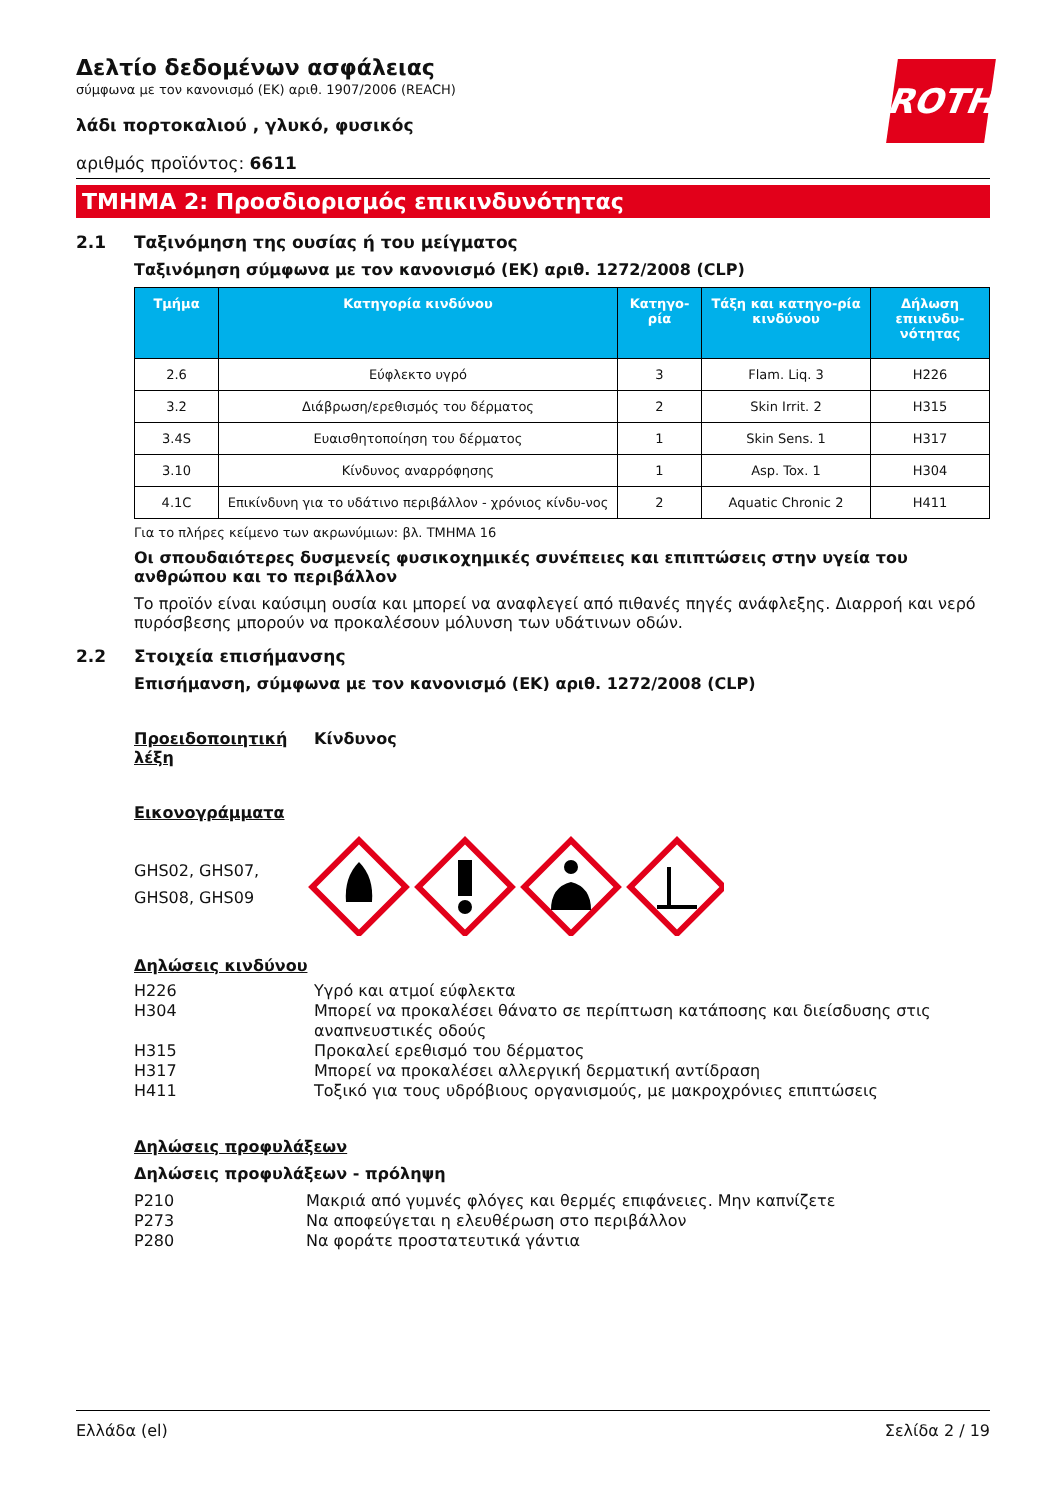ROTH
Δελτίο δεδομένων ασφάλειας
σύμφωνα με τον κανονισμό (ΕΚ) αριθ. 1907/2006 (REACH)
λάδι πορτοκαλιού , γλυκό, φυσικός
αριθμός προϊόντος: 6611
ΤΜΗΜΑ 2: Προσδιορισμός επικινδυνότητας
2.1 Ταξινόμηση της ουσίας ή του μείγματος
Ταξινόμηση σύμφωνα με τον κανονισμό (ΕΚ) αριθ. 1272/2008 (CLP)
| Τμήμα | Κατηγορία κινδύνου | Κατηγο-ρία | Τάξη και κατηγο-ρία κινδύνου | Δήλωση επικινδυ-νότητας |
| --- | --- | --- | --- | --- |
| 2.6 | Εύφλεκτο υγρό | 3 | Flam. Liq. 3 | H226 |
| 3.2 | Διάβρωση/ερεθισμός του δέρματος | 2 | Skin Irrit. 2 | H315 |
| 3.4S | Ευαισθητοποίηση του δέρματος | 1 | Skin Sens. 1 | H317 |
| 3.10 | Κίνδυνος αναρρόφησης | 1 | Asp. Tox. 1 | H304 |
| 4.1C | Επικίνδυνη για το υδάτινο περιβάλλον - χρόνιος κίνδυ-νος | 2 | Aquatic Chronic 2 | H411 |
Για το πλήρες κείμενο των ακρωνύμιων: βλ. ΤΜΗΜΑ 16
Οι σπουδαιότερες δυσμενείς φυσικοχημικές συνέπειες και επιπτώσεις στην υγεία του ανθρώπου και το περιβάλλον
Το προϊόν είναι καύσιμη ουσία και μπορεί να αναφλεγεί από πιθανές πηγές ανάφλεξης. Διαρροή και νερό πυρόσβεσης μπορούν να προκαλέσουν μόλυνση των υδάτινων οδών.
2.2 Στοιχεία επισήμανσης
Επισήμανση, σύμφωνα με τον κανονισμό (ΕΚ) αριθ. 1272/2008 (CLP)
Προειδοποιητική λέξη Κίνδυνος
Εικονογράμματα
GHS02, GHS07, GHS08, GHS09
Δηλώσεις κινδύνου
H226 Υγρό και ατμοί εύφλεκτα
H304 Μπορεί να προκαλέσει θάνατο σε περίπτωση κατάποσης και διείσδυσης στις αναπνευστικές οδούς
H315 Προκαλεί ερεθισμό του δέρματος
H317 Μπορεί να προκαλέσει αλλεργική δερματική αντίδραση
H411 Τοξικό για τους υδρόβιους οργανισμούς, με μακροχρόνιες επιπτώσεις
Δηλώσεις προφυλάξεων
Δηλώσεις προφυλάξεων - πρόληψη
P210 Μακριά από γυμνές φλόγες και θερμές επιφάνειες. Μην καπνίζετε
P273 Να αποφεύγεται η ελευθέρωση στο περιβάλλον
P280 Να φοράτε προστατευτικά γάντια
Ελλάδα (el) Σελίδα 2 / 19